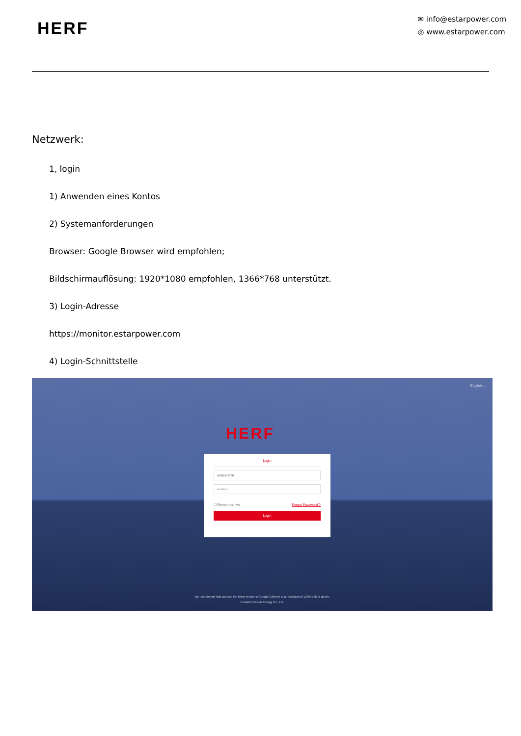HERF
✉ info@estarpower.com
◎ www.estarpower.com
Netzwerk:
1, login
1) Anwenden eines Kontos
2) Systemanforderungen
Browser: Google Browser wird empfohlen;
Bildschirmauflösung: 1920*1080 empfohlen, 1366*768 unterstützt.
3) Login-Adresse
https://monitor.estarpower.com
4) Login-Schnittstelle
English ⌄
HERF
Login
estaradmin
•••••••••
☐ Remember Me Forgot Password ?
Login
We recommend that you use the latest version of Google Chrome at a resolution of 1366×768 or above.
© Xiamen E-star Energy Co., Ltd.